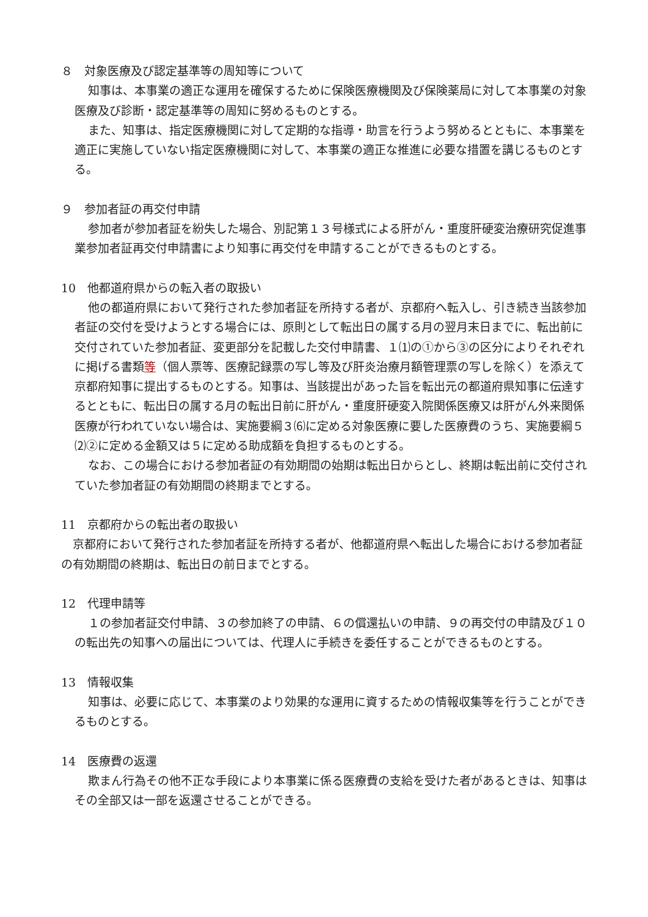８　対象医療及び認定基準等の周知等について
知事は、本事業の適正な運用を確保するために保険医療機関及び保険薬局に対して本事業の対象医療及び診断・認定基準等の周知に努めるものとする。
また、知事は、指定医療機関に対して定期的な指導・助言を行うよう努めるとともに、本事業を適正に実施していない指定医療機関に対して、本事業の適正な推進に必要な措置を講じるものとする。
９　参加者証の再交付申請
参加者が参加者証を紛失した場合、別記第１３号様式による肝がん・重度肝硬変治療研究促進事業参加者証再交付申請書により知事に再交付を申請することができるものとする。
10　他都道府県からの転入者の取扱い
他の都道府県において発行された参加者証を所持する者が、京都府へ転入し、引き続き当該参加者証の交付を受けようとする場合には、原則として転出日の属する月の翌月末日までに、転出前に交付されていた参加者証、変更部分を記載した交付申請書、１⑴の①から③の区分によりそれぞれに掲げる書類等（個人票等、医療記録票の写し等及び肝炎治療月額管理票の写しを除く）を添えて京都府知事に提出するものとする。知事は、当該提出があった旨を転出元の都道府県知事に伝達するとともに、転出日の属する月の転出日前に肝がん・重度肝硬変入院関係医療又は肝がん外来関係医療が行われていない場合は、実施要綱３⑹に定める対象医療に要した医療費のうち、実施要綱５⑵②に定める金額又は５に定める助成額を負担するものとする。
なお、この場合における参加者証の有効期間の始期は転出日からとし、終期は転出前に交付されていた参加者証の有効期間の終期までとする。
11　京都府からの転出者の取扱い
　京都府において発行された参加者証を所持する者が、他都道府県へ転出した場合における参加者証の有効期間の終期は、転出日の前日までとする。
12　代理申請等
１の参加者証交付申請、３の参加終了の申請、６の償還払いの申請、９の再交付の申請及び１０の転出先の知事への届出については、代理人に手続きを委任することができるものとする。
13　情報収集
知事は、必要に応じて、本事業のより効果的な運用に資するための情報収集等を行うことができるものとする。
14　医療費の返還
欺まん行為その他不正な手段により本事業に係る医療費の支給を受けた者があるときは、知事はその全部又は一部を返還させることができる。